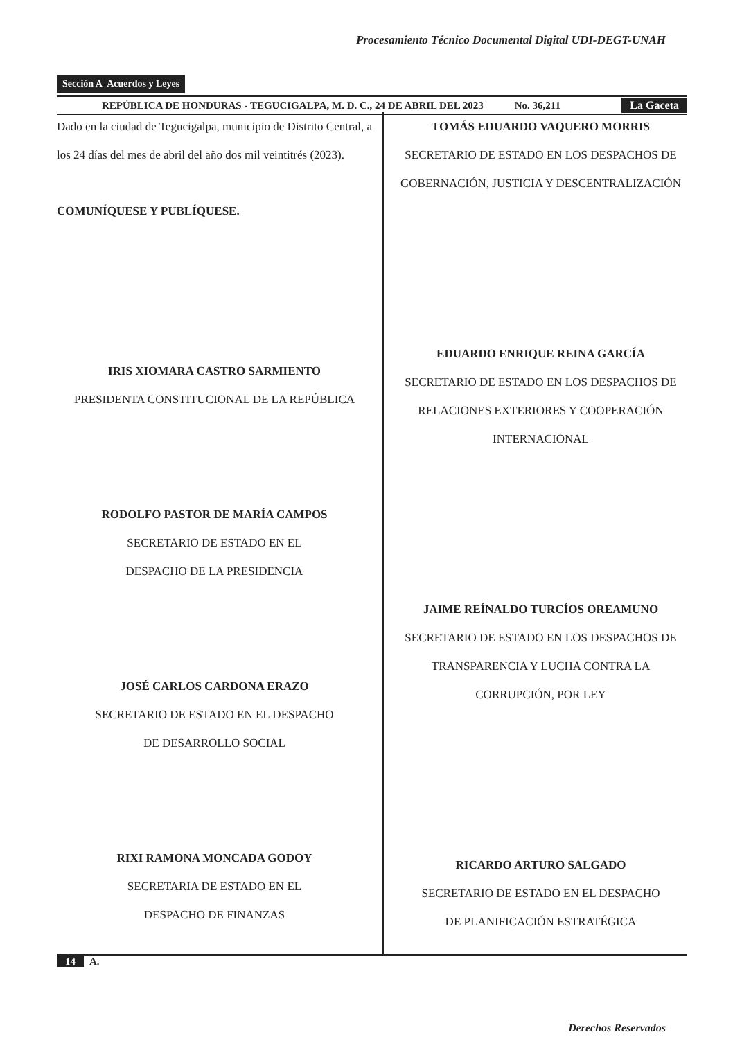Procesamiento Técnico Documental Digital UDI-DEGT-UNAH
Sección A Acuerdos y Leyes
REPÚBLICA DE HONDURAS - TEGUCIGALPA, M. D. C., 24 DE ABRIL DEL 2023 No. 36,211 La Gaceta
Dado en la ciudad de Tegucigalpa, municipio de Distrito Central, a los 24 días del mes de abril del año dos mil veintitrés (2023).
COMUNÍQUESE Y PUBLÍQUESE.
IRIS XIOMARA CASTRO SARMIENTO
PRESIDENTA CONSTITUCIONAL DE LA REPÚBLICA
RODOLFO PASTOR DE MARÍA CAMPOS
SECRETARIO DE ESTADO EN EL
DESPACHO DE LA PRESIDENCIA
JOSÉ CARLOS CARDONA ERAZO
SECRETARIO DE ESTADO EN EL DESPACHO
DE DESARROLLO SOCIAL
RIXI RAMONA MONCADA GODOY
SECRETARIA DE ESTADO EN EL
DESPACHO DE FINANZAS
TOMÁS EDUARDO VAQUERO MORRIS
SECRETARIO DE ESTADO EN LOS DESPACHOS DE GOBERNACIÓN, JUSTICIA Y DESCENTRALIZACIÓN
EDUARDO ENRIQUE REINA GARCÍA
SECRETARIO DE ESTADO EN LOS DESPACHOS DE RELACIONES EXTERIORES Y COOPERACIÓN INTERNACIONAL
JAIME REÍNALDO TURCÍOS OREAMUNO
SECRETARIO DE ESTADO EN LOS DESPACHOS DE TRANSPARENCIA Y LUCHA CONTRA LA CORRUPCIÓN, POR LEY
RICARDO ARTURO SALGADO
SECRETARIO DE ESTADO EN EL DESPACHO
DE PLANIFICACIÓN ESTRATÉGICA
14 A.
Derechos Reservados